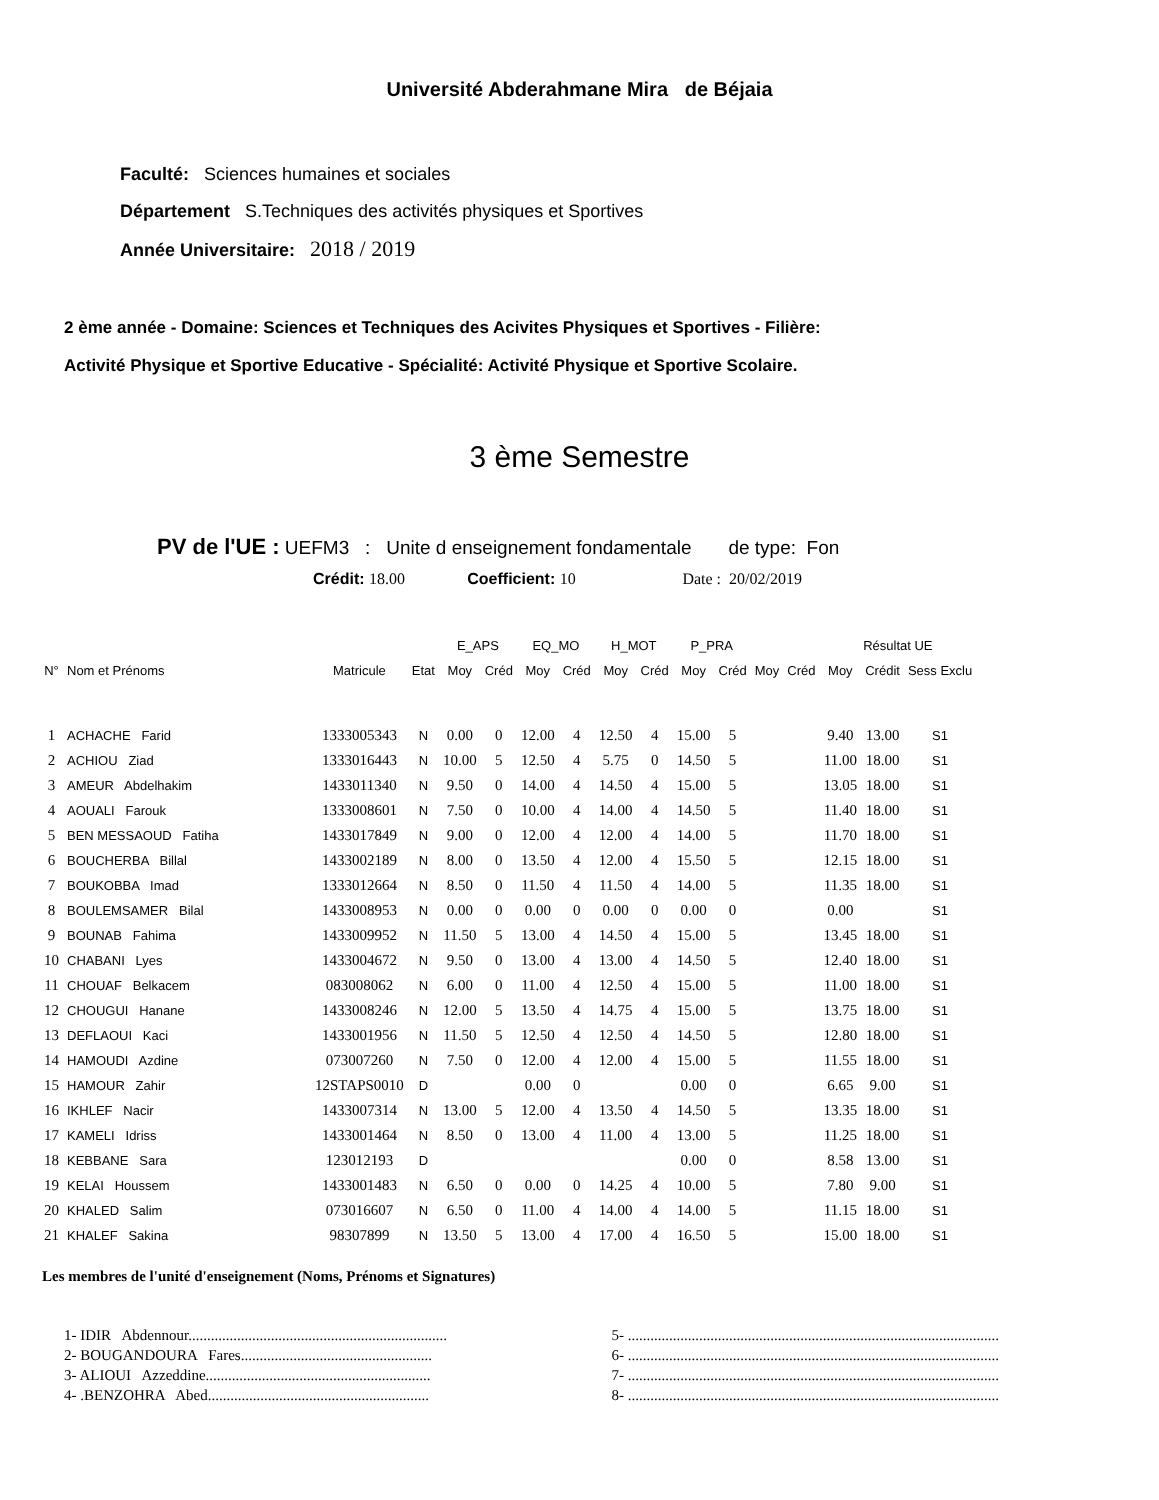Université Abderahmane Mira de Béjaia
Faculté: Sciences humaines et sociales
Département S.Techniques des activités physiques et Sportives
Année Universitaire: 2018 / 2019
2 ème année - Domaine: Sciences et Techniques des Acivites Physiques et Sportives - Filière:
Activité Physique et Sportive Educative - Spécialité: Activité Physique et Sportive Scolaire.
3 ème Semestre
PV de l'UE : UEFM3 : Unite d enseignement fondamentale de type: Fon
Crédit: 18.00 Coefficient: 10 Date : 20/02/2019
| | | | | E_APS | | EQ_MO | | H_MOT | | P_PRA | | | | Résultat UE | | |
| --- | --- | --- | --- | --- | --- | --- | --- | --- | --- | --- | --- | --- | --- | --- | --- | --- |
| N° | Nom et Prénoms | Matricule | Etat | Moy | Créd | Moy | Créd | Moy | Créd | Moy | Créd | Moy | Créd | Moy | Crédit | Sess Exclu |
| 1 | ACHACHE Farid | 1333005343 | N | 0.00 | 0 | 12.00 | 4 | 12.50 | 4 | 15.00 | 5 | | | 9.40 | 13.00 | S1 |
| 2 | ACHIOU Ziad | 1333016443 | N | 10.00 | 5 | 12.50 | 4 | 5.75 | 0 | 14.50 | 5 | | | 11.00 | 18.00 | S1 |
| 3 | AMEUR Abdelhakim | 1433011340 | N | 9.50 | 0 | 14.00 | 4 | 14.50 | 4 | 15.00 | 5 | | | 13.05 | 18.00 | S1 |
| 4 | AOUALI Farouk | 1333008601 | N | 7.50 | 0 | 10.00 | 4 | 14.00 | 4 | 14.50 | 5 | | | 11.40 | 18.00 | S1 |
| 5 | BEN MESSAOUD Fatiha | 1433017849 | N | 9.00 | 0 | 12.00 | 4 | 12.00 | 4 | 14.00 | 5 | | | 11.70 | 18.00 | S1 |
| 6 | BOUCHERBA Billal | 1433002189 | N | 8.00 | 0 | 13.50 | 4 | 12.00 | 4 | 15.50 | 5 | | | 12.15 | 18.00 | S1 |
| 7 | BOUKOBBA Imad | 1333012664 | N | 8.50 | 0 | 11.50 | 4 | 11.50 | 4 | 14.00 | 5 | | | 11.35 | 18.00 | S1 |
| 8 | BOULEMSAMER Bilal | 1433008953 | N | 0.00 | 0 | 0.00 | 0 | 0.00 | 0 | 0.00 | 0 | | | 0.00 | | S1 |
| 9 | BOUNAB Fahima | 1433009952 | N | 11.50 | 5 | 13.00 | 4 | 14.50 | 4 | 15.00 | 5 | | | 13.45 | 18.00 | S1 |
| 10 | CHABANI Lyes | 1433004672 | N | 9.50 | 0 | 13.00 | 4 | 13.00 | 4 | 14.50 | 5 | | | 12.40 | 18.00 | S1 |
| 11 | CHOUAF Belkacem | 083008062 | N | 6.00 | 0 | 11.00 | 4 | 12.50 | 4 | 15.00 | 5 | | | 11.00 | 18.00 | S1 |
| 12 | CHOUGUI Hanane | 1433008246 | N | 12.00 | 5 | 13.50 | 4 | 14.75 | 4 | 15.00 | 5 | | | 13.75 | 18.00 | S1 |
| 13 | DEFLAOUI Kaci | 1433001956 | N | 11.50 | 5 | 12.50 | 4 | 12.50 | 4 | 14.50 | 5 | | | 12.80 | 18.00 | S1 |
| 14 | HAMOUDI Azdine | 073007260 | N | 7.50 | 0 | 12.00 | 4 | 12.00 | 4 | 15.00 | 5 | | | 11.55 | 18.00 | S1 |
| 15 | HAMOUR Zahir | 12STAPS0010 | D | | | 0.00 | 0 | | | 0.00 | 0 | | | 6.65 | 9.00 | S1 |
| 16 | IKHLEF Nacir | 1433007314 | N | 13.00 | 5 | 12.00 | 4 | 13.50 | 4 | 14.50 | 5 | | | 13.35 | 18.00 | S1 |
| 17 | KAMELI Idriss | 1433001464 | N | 8.50 | 0 | 13.00 | 4 | 11.00 | 4 | 13.00 | 5 | | | 11.25 | 18.00 | S1 |
| 18 | KEBBANE Sara | 123012193 | D | | | | | | | 0.00 | 0 | | | 8.58 | 13.00 | S1 |
| 19 | KELAI Houssem | 1433001483 | N | 6.50 | 0 | 0.00 | 0 | 14.25 | 4 | 10.00 | 5 | | | 7.80 | 9.00 | S1 |
| 20 | KHALED Salim | 073016607 | N | 6.50 | 0 | 11.00 | 4 | 14.00 | 4 | 14.00 | 5 | | | 11.15 | 18.00 | S1 |
| 21 | KHALEF Sakina | 98307899 | N | 13.50 | 5 | 13.00 | 4 | 17.00 | 4 | 16.50 | 5 | | | 15.00 | 18.00 | S1 |
Les membres de l'unité d'enseignement (Noms, Prénoms et Signatures)
1- IDIR Abdennour.....................................................................
2- BOUGANDOURA Fares...................................................
3- ALIOUI Azzeddine............................................................
4- .BENZOHRA Abed...........................................................
5- ...................................................................................................
6- ...................................................................................................
7- ...................................................................................................
8- ...................................................................................................